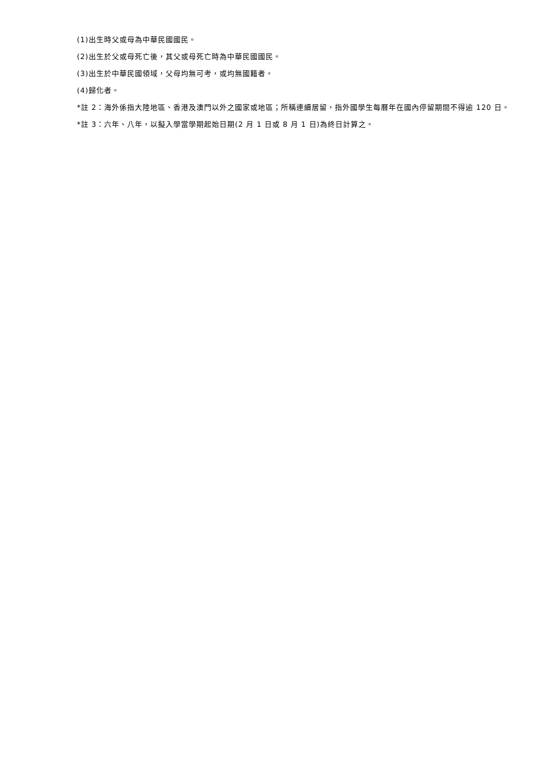(1)出生時父或母為中華民國國民。
(2)出生於父或母死亡後，其父或母死亡時為中華民國國民。
(3)出生於中華民國領域，父母均無可考，或均無國籍者。
(4)歸化者。
*註 2：海外係指大陸地區、香港及澳門以外之國家或地區；所稱連續居留，指外國學生每曆年在國內停留期間不得逾 120 日。
*註 3：六年、八年，以擬入學當學期起始日期(2 月 1 日或 8 月 1 日)為終日計算之。